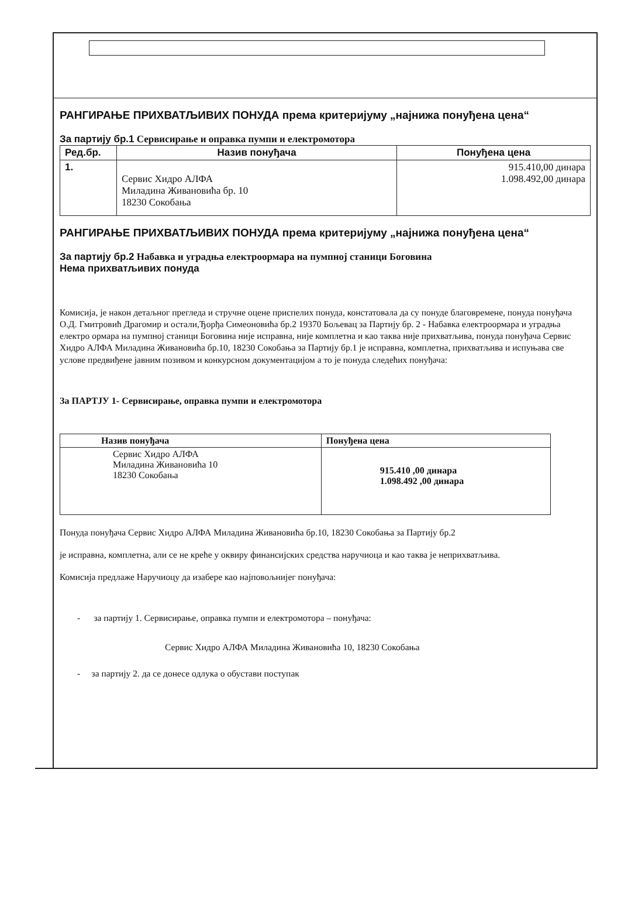РАНГИРАЊЕ ПРИХВАТЉИВИХ ПОНУДА према критеријуму „најнижа понуђена цена“
За партију бр.1 Сервисирање и оправка пумпи и електромотора
| Ред.бр. | Назив понуђача | Понуђена цена |
| --- | --- | --- |
| 1. | Сервис Хидро АЛФА Миладина Живановића бр. 10 18230 Сокобања | 915.410,00 динара 1.098.492,00 динара |
РАНГИРАЊЕ ПРИХВАТЉИВИХ ПОНУДА према критеријуму „најнижа понуђена цена“
За партију бр.2 Набавка и уградња електроормара на пумпној станици Боговина
Нема прихватљивих понуда
Комисија, је након детаљног прегледа и стручне оцене приспелих понуда, констатовала да су понуде благовремене, понуда понуђача О.Д. Гмитровић Драгомир и остали,Ђорђа Симеоновића бр.2 19370 Бољевац за Партију бр. 2 - Набавка електроормара и уградња електро ормара на пумпној станици Боговина није исправна, није комплетна и као таква није прихватљива, понуда понуђача Сервис Хидро АЛФА Миладина Живановића бр.10, 18230 Сокобања за Партију бр.1 је исправна, комплетна, прихватљива и испуњава све услове предвиђене јавним позивом и конкурсном документацијом а то је понуда следећих понуђача:
За ПАРТЈУ 1- Сервисирање, оправка пумпи и електромотора
| Назив понуђача | Понуђена цена |
| --- | --- |
| Сервис Хидро АЛФА Миладина Живановића 10 18230 Сокобања | 915.410 ,00 динара 1.098.492 ,00 динара |
Понуда понуђача Сервис Хидро АЛФА Миладина Живановића бр.10, 18230 Сокобања за Партију бр.2
је исправна, комплетна, али се не креће у оквиру финансијских средства наручиоца и као таква је неприхватљива.
Комисија предлаже Наручиоцу да изабере као најповољнијег понуђача:
- за партију 1. Сервисирање, оправка пумпи и електромотора – понуђача:
Сервис Хидро АЛФА Миладина Живановића 10, 18230 Сокобања
- за партију 2. да се донесе одлука о обустави поступак